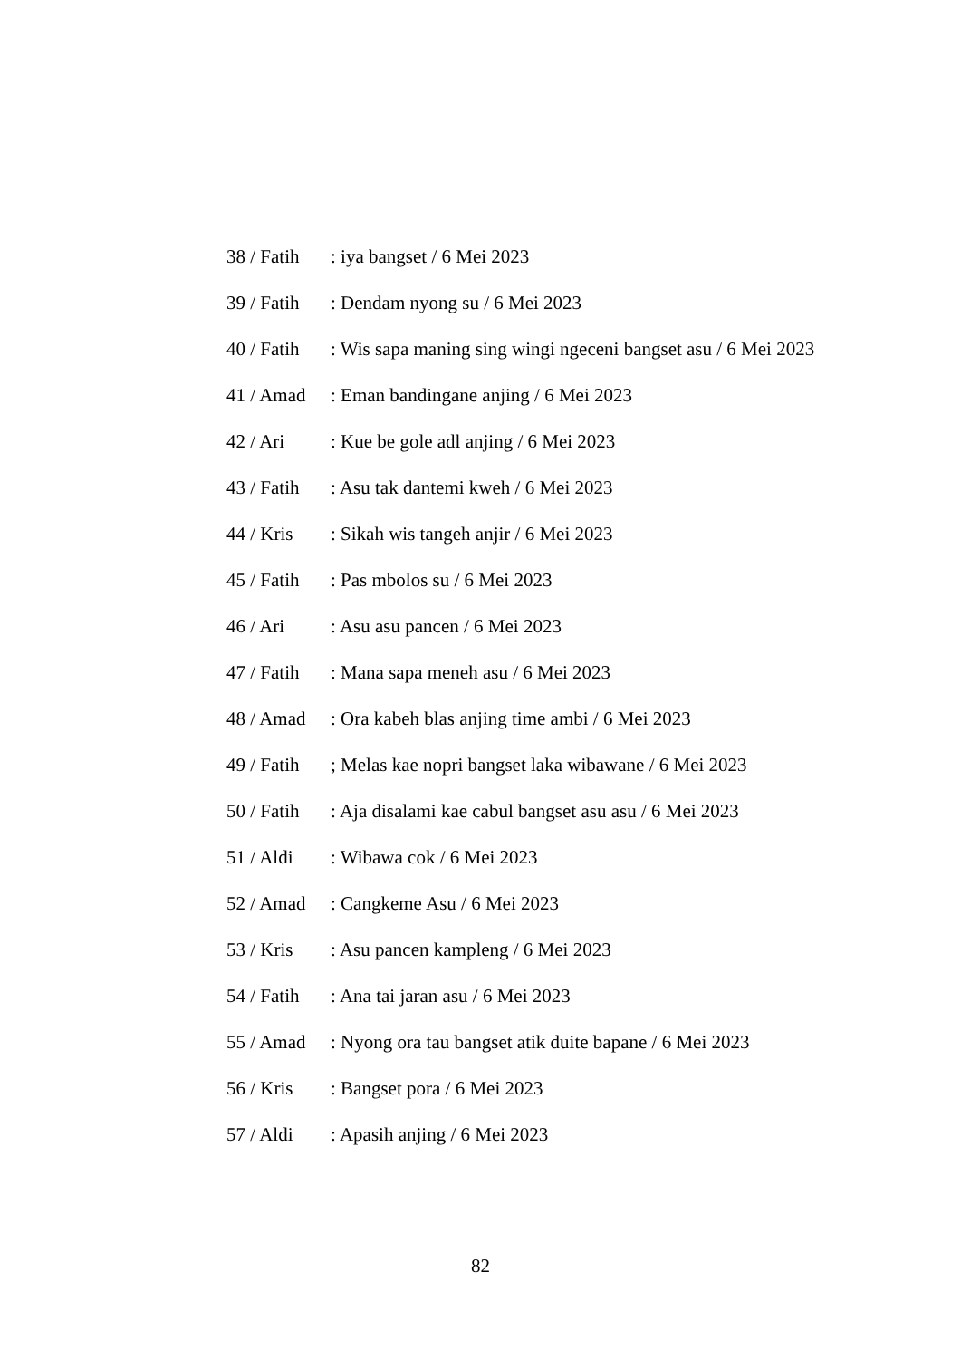38 / Fatih : iya bangset / 6 Mei 2023
39 / Fatih : Dendam nyong su / 6 Mei 2023
40 / Fatih : Wis sapa maning sing wingi ngeceni bangset asu / 6 Mei 2023
41 / Amad : Eman bandingane anjing / 6 Mei 2023
42 / Ari : Kue be gole adl anjing / 6 Mei 2023
43 / Fatih : Asu tak dantemi kweh / 6 Mei 2023
44 / Kris : Sikah wis tangeh anjir / 6 Mei 2023
45 / Fatih : Pas mbolos su / 6 Mei 2023
46 / Ari : Asu asu pancen / 6 Mei 2023
47 / Fatih : Mana sapa meneh asu / 6 Mei 2023
48 / Amad : Ora kabeh blas anjing time ambi / 6 Mei 2023
49 / Fatih ; Melas kae nopri bangset laka wibawane / 6 Mei 2023
50 / Fatih : Aja disalami kae cabul bangset asu asu / 6 Mei 2023
51 / Aldi : Wibawa cok / 6 Mei 2023
52 / Amad : Cangkeme Asu / 6 Mei 2023
53 / Kris : Asu pancen kampleng / 6 Mei 2023
54 / Fatih : Ana tai jaran asu / 6 Mei 2023
55 / Amad : Nyong ora tau bangset atik duite bapane / 6 Mei 2023
56 / Kris : Bangset pora / 6 Mei 2023
57 / Aldi : Apasih anjing / 6 Mei 2023
82